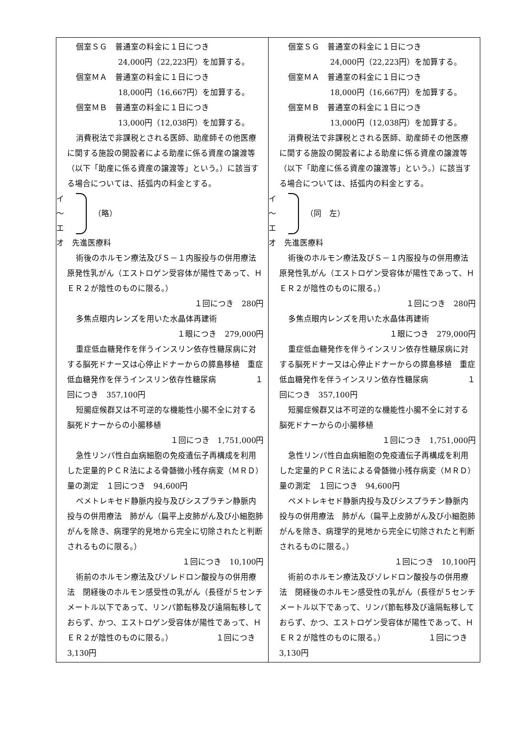| 個室ＳＧ 普通室の料金に１日につき 24,000円（22,223円）を加算する。 個室ＭＡ 普通室の料金に１日につき 18,000円（16,667円）を加算する。 個室ＭＢ 普通室の料金に１日につき 13,000円（12,038円）を加算する。 消費税法で非課税とされる医師、助産師その他医療に関する施設の開設者による助産に係る資産の譲渡等（以下「助産に係る資産の譲渡等」という。）に該当する場合については、括弧内の料金とする。 イ ～ エ （略） オ 先進医療料 術後のホルモン療法及びＳ－１内服投与の併用療法 原発性乳がん（エストロゲン受容体が陽性であって、ＨＥＲ２が陰性のものに限る。） １回につき 280円 多焦点眼内レンズを用いた水晶体再建術 １眼につき 279,000円 重症低血糖発作を伴うインスリン依存性糖尿病に対する脳死ドナー又は心停止ドナーからの膵島移植 重症低血糖発作を伴うインスリン依存性糖尿病 １回につき 357,100円 短腸症候群又は不可逆的な機能性小腸不全に対する脳死ドナーからの小腸移植 １回につき 1,751,000円 急性リンパ性白血病細胞の免疫遺伝子再構成を利用した定量的ＰＣＲ法による骨髄微小残存病変（ＭＲＤ）量の測定 １回につき 94,600円 ペメトレキセド静脈内投与及びシスプラチン静脈内投与の併用療法 肺がん（扁平上皮肺がん及び小細胞肺がんを除き、病理学的見地から完全に切除されたと判断されるものに限る。） １回につき 10,100円 術前のホルモン療法及びゾレドロン酸投与の併用療法 閉経後のホルモン感受性の乳がん（長径が５センチメートル以下であって、リンパ節転移及び遠隔転移しておらず、かつ、エストロゲン受容体が陽性であって、ＨＥＲ２が陰性のものに限る。） １回につき 3,130円 | 個室ＳＧ 普通室の料金に１日につき 24,000円（22,223円）を加算する。 個室ＭＡ 普通室の料金に１日につき 18,000円（16,667円）を加算する。 個室ＭＢ 普通室の料金に１日につき 13,000円（12,038円）を加算する。 消費税法で非課税とされる医師、助産師その他医療に関する施設の開設者による助産に係る資産の譲渡等（以下「助産に係る資産の譲渡等」という。）に該当する場合については、括弧内の料金とする。 イ ～ エ （同 左） オ 先進医療料 術後のホルモン療法及びＳ－１内服投与の併用療法 原発性乳がん（エストロゲン受容体が陽性であって、ＨＥＲ２が陰性のものに限る。） １回につき 280円 多焦点眼内レンズを用いた水晶体再建術 １眼につき 279,000円 重症低血糖発作を伴うインスリン依存性糖尿病に対する脳死ドナー又は心停止ドナーからの膵島移植 重症低血糖発作を伴うインスリン依存性糖尿病 １回につき 357,100円 短腸症候群又は不可逆的な機能性小腸不全に対する脳死ドナーからの小腸移植 １回につき 1,751,000円 急性リンパ性白血病細胞の免疫遺伝子再構成を利用した定量的ＰＣＲ法による骨髄微小残存病変（ＭＲＤ）量の測定 １回につき 94,600円 ペメトレキセド静脈内投与及びシスプラチン静脈内投与の併用療法 肺がん（扁平上皮肺がん及び小細胞肺がんを除き、病理学的見地から完全に切除されたと判断されるものに限る。） １回につき 10,100円 術前のホルモン療法及びゾレドロン酸投与の併用療法 閉経後のホルモン感受性の乳がん（長径が５センチメートル以下であって、リンパ節転移及び遠隔転移しておらず、かつ、エストロゲン受容体が陽性であって、ＨＥＲ２が陰性のものに限る。） １回につき 3,130円 |